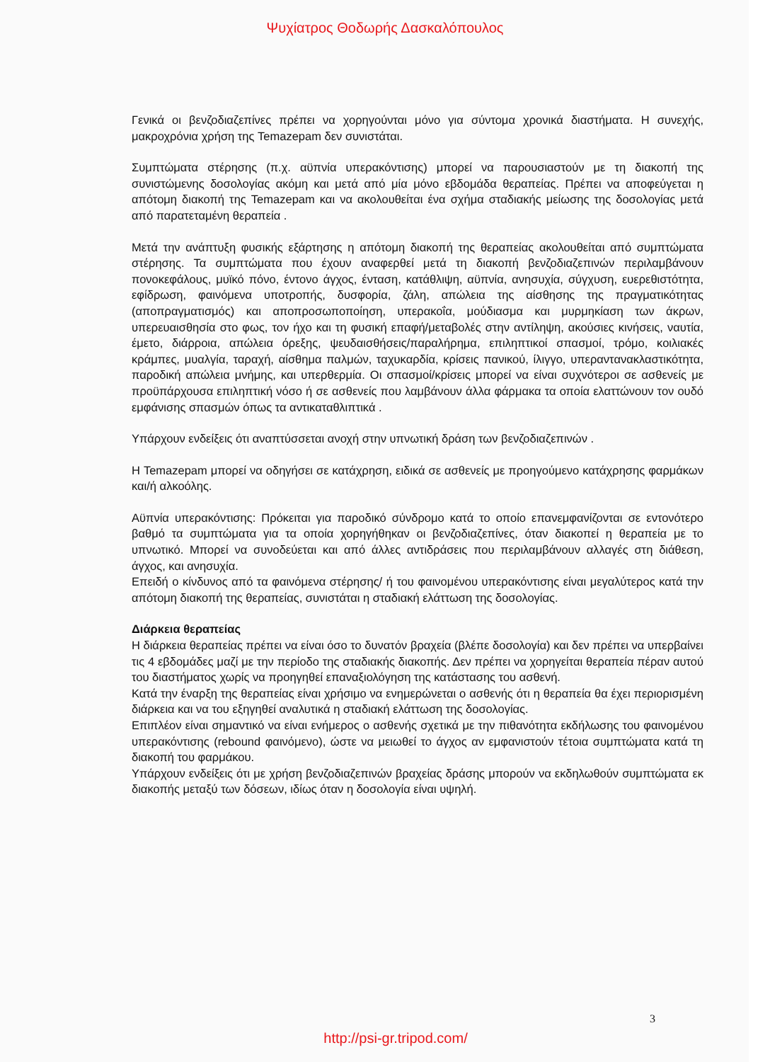Ψυχίατρος Θοδωρής Δασκαλόπουλος
Γενικά οι βενζοδιαζεπίνες πρέπει να χορηγούνται μόνο για σύντομα χρονικά διαστήματα. Η συνεχής, μακροχρόνια χρήση της Temazepam δεν συνιστάται.
Συμπτώματα στέρησης (π.χ. αϋπνία υπερακόντισης) μπορεί να παρουσιαστούν με τη διακοπή της συνιστώμενης δοσολογίας ακόμη και μετά από μία μόνο εβδομάδα θεραπείας. Πρέπει να αποφεύγεται η απότομη διακοπή της Temazepam και να ακολουθείται ένα σχήμα σταδιακής μείωσης της δοσολογίας μετά από παρατεταμένη θεραπεία .
Μετά την ανάπτυξη φυσικής εξάρτησης η απότομη διακοπή της θεραπείας ακολουθείται από συμπτώματα στέρησης. Τα συμπτώματα που έχουν αναφερθεί μετά τη διακοπή βενζοδιαζεπινών περιλαμβάνουν πονοκεφάλους, μυϊκό πόνο, έντονο άγχος, ένταση, κατάθλιψη, αϋπνία, ανησυχία, σύγχυση, ευερεθιστότητα, εφίδρωση, φαινόμενα υποτροπής, δυσφορία, ζάλη, απώλεια της αίσθησης της πραγματικότητας (αποπραγματισμός) και αποπροσωποποίηση, υπερακοΐα, μούδιασμα και μυρμηκίαση των άκρων, υπερευαισθησία στο φως, τον ήχο και τη φυσική επαφή/μεταβολές στην αντίληψη, ακούσιες κινήσεις, ναυτία, έμετο, διάρροια, απώλεια όρεξης, ψευδαισθήσεις/παραλήρημα, επιληπτικοί σπασμοί, τρόμο, κοιλιακές κράμπες, μυαλγία, ταραχή, αίσθημα παλμών, ταχυκαρδία, κρίσεις πανικού, ίλιγγο, υπεραντανακλαστικότητα, παροδική απώλεια μνήμης, και υπερθερμία. Οι σπασμοί/κρίσεις μπορεί να είναι συχνότεροι σε ασθενείς με προϋπάρχουσα επιληπτική νόσο ή σε ασθενείς που λαμβάνουν άλλα φάρμακα τα οποία ελαττώνουν τον ουδό εμφάνισης σπασμών όπως τα αντικαταθλιπτικά .
Υπάρχουν ενδείξεις ότι αναπτύσσεται ανοχή στην υπνωτική δράση των βενζοδιαζεπινών .
Η Temazepam μπορεί να οδηγήσει σε κατάχρηση, ειδικά σε ασθενείς με προηγούμενο κατάχρησης φαρμάκων και/ή αλκοόλης.
Αϋπνία υπερακόντισης: Πρόκειται για παροδικό σύνδρομο κατά το οποίο επανεμφανίζονται σε εντονότερο βαθμό τα συμπτώματα για τα οποία χορηγήθηκαν οι βενζοδιαζεπίνες, όταν διακοπεί η θεραπεία με το υπνωτικό. Μπορεί να συνοδεύεται και από άλλες αντιδράσεις που περιλαμβάνουν αλλαγές στη διάθεση, άγχος, και ανησυχία.
Επειδή ο κίνδυνος από τα φαινόμενα στέρησης/ ή του φαινομένου υπερακόντισης είναι μεγαλύτερος κατά την απότομη διακοπή της θεραπείας, συνιστάται η σταδιακή ελάττωση της δοσολογίας.
Διάρκεια θεραπείας
Η διάρκεια θεραπείας πρέπει να είναι όσο το δυνατόν βραχεία (βλέπε δοσολογία) και δεν πρέπει να υπερβαίνει τις 4 εβδομάδες μαζί με την περίοδο της σταδιακής διακοπής. Δεν πρέπει να χορηγείται θεραπεία πέραν αυτού του διαστήματος χωρίς να προηγηθεί επαναξιολόγηση της κατάστασης του ασθενή.
Κατά την έναρξη της θεραπείας είναι χρήσιμο να ενημερώνεται ο ασθενής ότι η θεραπεία θα έχει περιορισμένη διάρκεια και να του εξηγηθεί αναλυτικά η σταδιακή ελάττωση της δοσολογίας.
Επιπλέον είναι σημαντικό να είναι ενήμερος ο ασθενής σχετικά με την πιθανότητα εκδήλωσης του φαινομένου υπερακόντισης (rebound φαινόμενο), ώστε να μειωθεί το άγχος αν εμφανιστούν τέτοια συμπτώματα κατά τη διακοπή του φαρμάκου.
Υπάρχουν ενδείξεις ότι με χρήση βενζοδιαζεπινών βραχείας δράσης μπορούν να εκδηλωθούν συμπτώματα εκ διακοπής μεταξύ των δόσεων, ιδίως όταν η δοσολογία είναι υψηλή.
3
http://psi-gr.tripod.com/